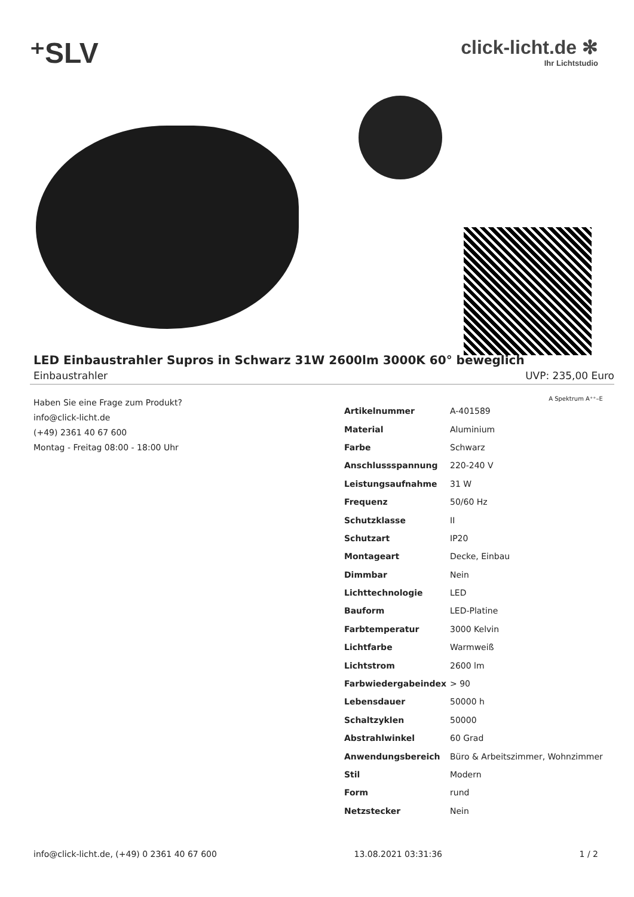⁺SLV
click-licht.de ✻
Ihr Lichtstudio
LED Einbaustrahler Supros in Schwarz 31W 2600lm 3000K 60° beweglich
Einbaustrahler UVP: 235,00 Euro
Haben Sie eine Frage zum Produkt?
info@click-licht.de
(+49) 2361 40 67 600
Montag - Freitag 08:00 - 18:00 Uhr
A Spektrum A⁺⁺–E
| Artikelnummer | A-401589 |
| Material | Aluminium |
| Farbe | Schwarz |
| Anschlussspannung | 220-240 V |
| Leistungsaufnahme | 31 W |
| Frequenz | 50/60 Hz |
| Schutzklasse | II |
| Schutzart | IP20 |
| Montageart | Decke, Einbau |
| Dimmbar | Nein |
| Lichttechnologie | LED |
| Bauform | LED-Platine |
| Farbtemperatur | 3000 Kelvin |
| Lichtfarbe | Warmweiß |
| Lichtstrom | 2600 lm |
| Farbwiedergabeindex | > 90 |
| Lebensdauer | 50000 h |
| Schaltzyklen | 50000 |
| Abstrahlwinkel | 60 Grad |
| Anwendungsbereich | Büro & Arbeitszimmer, Wohnzimmer |
| Stil | Modern |
| Form | rund |
| Netzstecker | Nein |
info@click-licht.de, (+49) 0 2361 40 67 600 13.08.2021 03:31:36 1 / 2